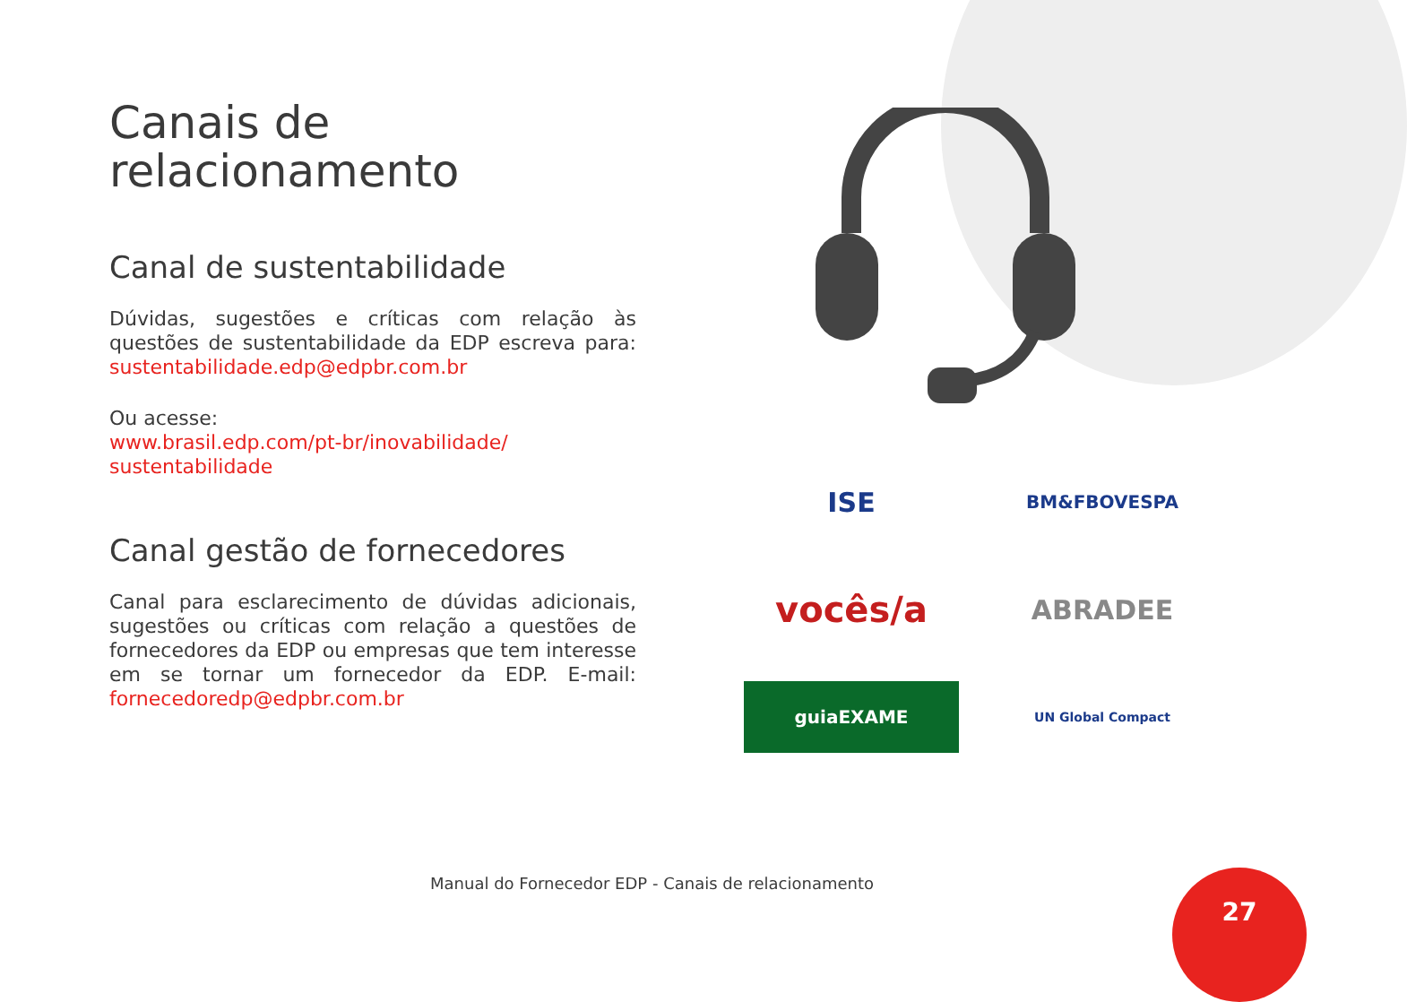Canais de
relacionamento
Canal de sustentabilidade
Dúvidas, sugestões e críticas com relação às questões de sustentabilidade da EDP escreva para: sustentabilidade.edp@edpbr.com.br
Ou acesse:
www.brasil.edp.com/pt-br/inovabilidade/ sustentabilidade
Canal gestão de fornecedores
Canal para esclarecimento de dúvidas adicionais, sugestões ou críticas com relação a questões de fornecedores da EDP ou empresas que tem interesse em se tornar um fornecedor da EDP. E-mail: fornecedoredp@edpbr.com.br
ISE
BM&FBOVESPA
vocês/a
ABRADEE
guiaEXAME
UN Global Compact
Manual do Fornecedor EDP - Canais de relacionamento
27